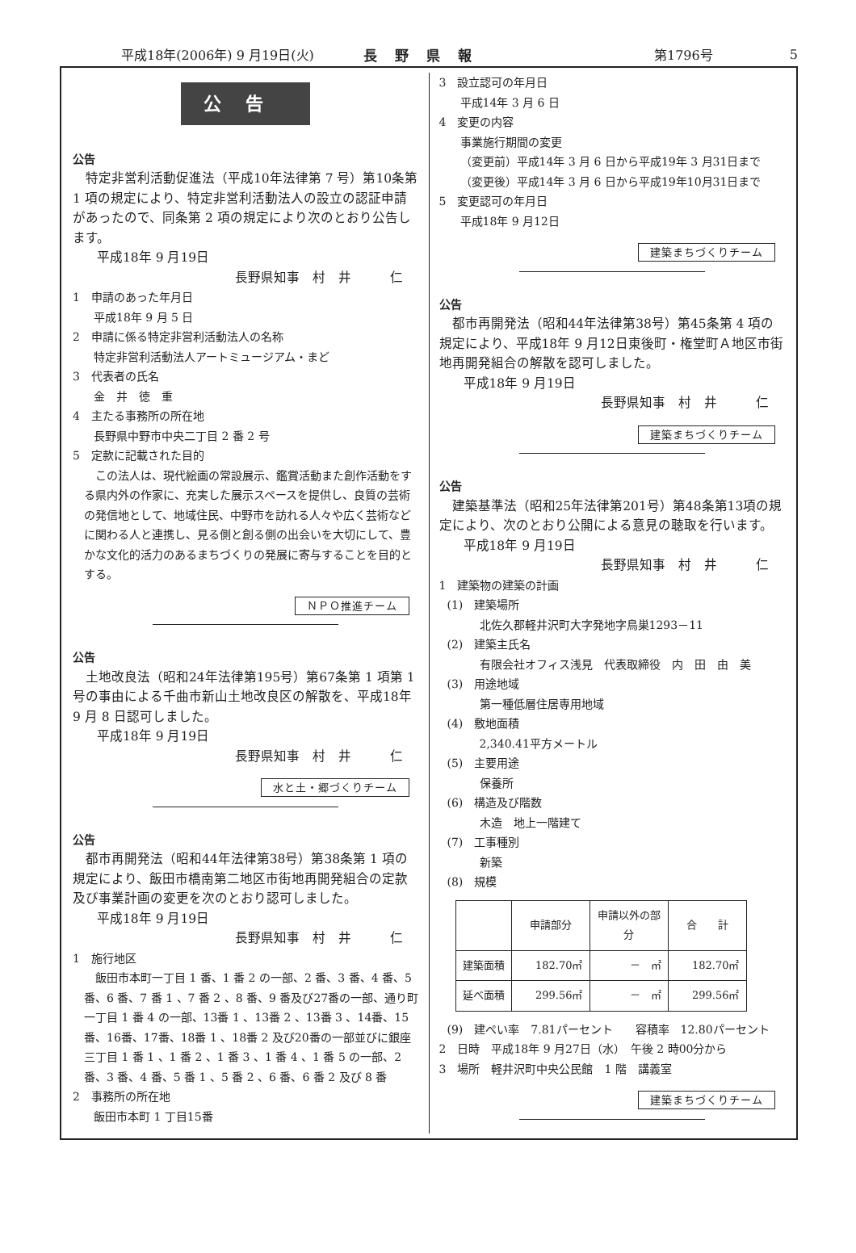平成18年(2006年) 9 月19日(火) 長野県報 第1796号 5
公告
公告
　特定非営利活動促進法（平成10年法律第 7 号）第10条第 1 項の規定により、特定非営利活動法人の設立の認証申請があったので、同条第 2 項の規定により次のとおり公告します。
平成18年 9 月19日
長野県知事　村　井　　　仁
1　申請のあった年月日
平成18年 9 月 5 日
2　申請に係る特定非営利活動法人の名称
特定非営利活動法人アートミュージアム・まど
3　代表者の氏名
金　井　徳　重
4　主たる事務所の所在地
長野県中野市中央二丁目 2 番 2 号
5　定款に記載された目的
　この法人は、現代絵画の常設展示、鑑賞活動また創作活動をする県内外の作家に、充実した展示スペースを提供し、良質の芸術の発信地として、地域住民、中野市を訪れる人々や広く芸術などに関わる人と連携し、見る側と創る側の出会いを大切にして、豊かな文化的活力のあるまちづくりの発展に寄与することを目的とする。
ＮＰＯ推進チーム
公告
　土地改良法（昭和24年法律第195号）第67条第 1 項第 1 号の事由による千曲市新山土地改良区の解散を、平成18年 9 月 8 日認可しました。
平成18年 9 月19日
長野県知事　村　井　　　仁
水と土・郷づくりチーム
公告
　都市再開発法（昭和44年法律第38号）第38条第 1 項の規定により、飯田市橋南第二地区市街地再開発組合の定款及び事業計画の変更を次のとおり認可しました。
平成18年 9 月19日
長野県知事　村　井　　　仁
1　施行地区
　飯田市本町一丁目 1 番、1 番 2 の一部、2 番、3 番、4 番、5 番、6 番、7 番 1 、7 番 2 、8 番、9 番及び27番の一部、通り町一丁目 1 番 4 の一部、13番 1 、13番 2 、13番 3 、14番、15番、16番、17番、18番 1 、18番 2 及び20番の一部並びに銀座三丁目 1 番 1 、1 番 2 、1 番 3 、1 番 4 、1 番 5 の一部、2 番、3 番、4 番、5 番 1 、5 番 2 、6 番、6 番 2 及び 8 番
2　事務所の所在地
飯田市本町 1 丁目15番
3　設立認可の年月日
平成14年 3 月 6 日
4　変更の内容
事業施行期間の変更
（変更前）平成14年 3 月 6 日から平成19年 3 月31日まで
（変更後）平成14年 3 月 6 日から平成19年10月31日まで
5　変更認可の年月日
平成18年 9 月12日
建築まちづくりチーム
公告
　都市再開発法（昭和44年法律第38号）第45条第 4 項の規定により、平成18年 9 月12日東後町・権堂町Ａ地区市街地再開発組合の解散を認可しました。
平成18年 9 月19日
長野県知事　村　井　　　仁
建築まちづくりチーム
公告
　建築基準法（昭和25年法律第201号）第48条第13項の規定により、次のとおり公開による意見の聴取を行います。
平成18年 9 月19日
長野県知事　村　井　　　仁
1　建築物の建築の計画
(1)　建築場所
北佐久郡軽井沢町大字発地字鳥巣1293－11
(2)　建築主氏名
有限会社オフィス浅見　代表取締役　内　田　由　美
(3)　用途地域
第一種低層住居専用地域
(4)　敷地面積
2,340.41平方メートル
(5)　主要用途
保養所
(6)　構造及び階数
木造　地上一階建て
(7)　工事種別
新築
(8)　規模
| | 申請部分 | 申請以外の部分 | 合 計 |
| --- | --- | --- | --- |
| 建築面積 | 182.70㎡ | － ㎡ | 182.70㎡ |
| 延べ面積 | 299.56㎡ | － ㎡ | 299.56㎡ |
(9)　建ぺい率　7.81パーセント　　容積率　12.80パーセント
2　日時　平成18年 9 月27日（水）　午後 2 時00分から
3　場所　軽井沢町中央公民館　1 階　講義室
建築まちづくりチーム